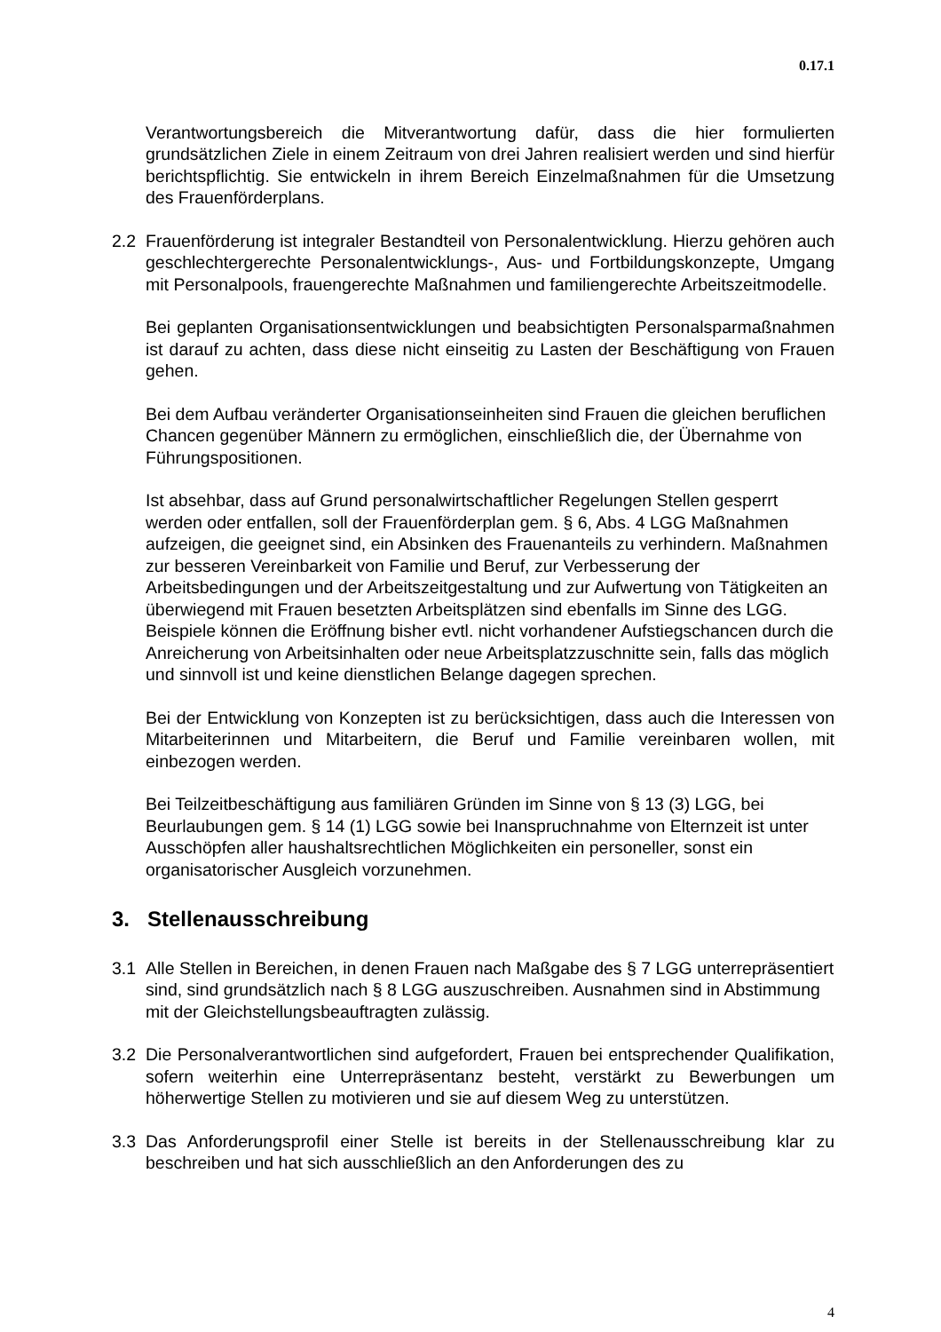0.17.1
Verantwortungsbereich die Mitverantwortung dafür, dass die hier formulierten grundsätzlichen Ziele in einem Zeitraum von drei Jahren realisiert werden und sind hierfür berichtspflichtig. Sie entwickeln in ihrem Bereich Einzelmaßnahmen für die Umsetzung des Frauenförderplans.
2.2 Frauenförderung ist integraler Bestandteil von Personalentwicklung. Hierzu gehören auch geschlechtergerechte Personalentwicklungs-, Aus- und Fortbildungskonzepte, Umgang mit Personalpools, frauengerechte Maßnahmen und familiengerechte Arbeitszeitmodelle.
Bei geplanten Organisationsentwicklungen und beabsichtigten Personal­sparmaßnahmen ist darauf zu achten, dass diese nicht einseitig zu Lasten der Beschäftigung von Frauen gehen.
Bei dem Aufbau veränderter Organisationseinheiten sind Frauen die gleichen beruflichen Chancen gegenüber Männern zu ermöglichen, einschließlich die, der Übernahme von Führungspositionen.
Ist absehbar, dass auf Grund personalwirtschaftlicher Regelungen Stellen gesperrt werden oder entfallen, soll der Frauenförderplan gem. § 6, Abs. 4 LGG Maßnahmen aufzeigen, die geeignet sind, ein Absinken des Frauenanteils zu verhindern. Maßnahmen zur besseren Vereinbarkeit von Familie und Beruf, zur Verbesserung der Arbeitsbedingungen und der Arbeitszeitgestaltung und zur Aufwertung von Tätigkeiten an überwiegend mit Frauen besetzten Arbeitsplätzen sind ebenfalls im Sinne des LGG. Beispiele können die Eröffnung bisher evtl. nicht vorhandener Aufstiegschancen durch die Anreicherung von Arbeitsinhalten oder neue Arbeitsplatzzuschnitte sein, falls das möglich und sinnvoll ist und keine dienstlichen Belange dagegen sprechen.
Bei der Entwicklung von Konzepten ist zu berücksichtigen, dass auch die Interessen von Mitarbeiterinnen und Mitarbeitern, die Beruf und Familie verein­baren wollen, mit einbezogen werden.
Bei Teilzeitbeschäftigung aus familiären Gründen im Sinne von § 13 (3) LGG, bei Beurlaubungen gem. § 14 (1) LGG sowie bei Inanspruchnahme von Elternzeit ist unter Ausschöpfen aller haushaltsrechtlichen Möglichkeiten ein personeller, sonst ein organisatorischer Ausgleich vorzunehmen.
3. Stellenausschreibung
3.1 Alle Stellen in Bereichen, in denen Frauen nach Maßgabe des § 7 LGG unterre­präsentiert sind, sind grundsätzlich nach § 8 LGG auszuschreiben. Ausnahmen sind in Abstimmung mit der Gleichstellungsbeauftragten zulässig.
3.2 Die Personalverantwortlichen sind aufgefordert, Frauen bei entsprechender Qualifikation, sofern weiterhin eine Unterrepräsentanz besteht, verstärkt zu Bewerbungen um höherwertige Stellen zu motivieren und sie auf diesem Weg zu unterstützen.
3.3 Das Anforderungsprofil einer Stelle ist bereits in der Stellenausschreibung klar zu beschreiben und hat sich ausschließlich an den Anforderungen des zu
4